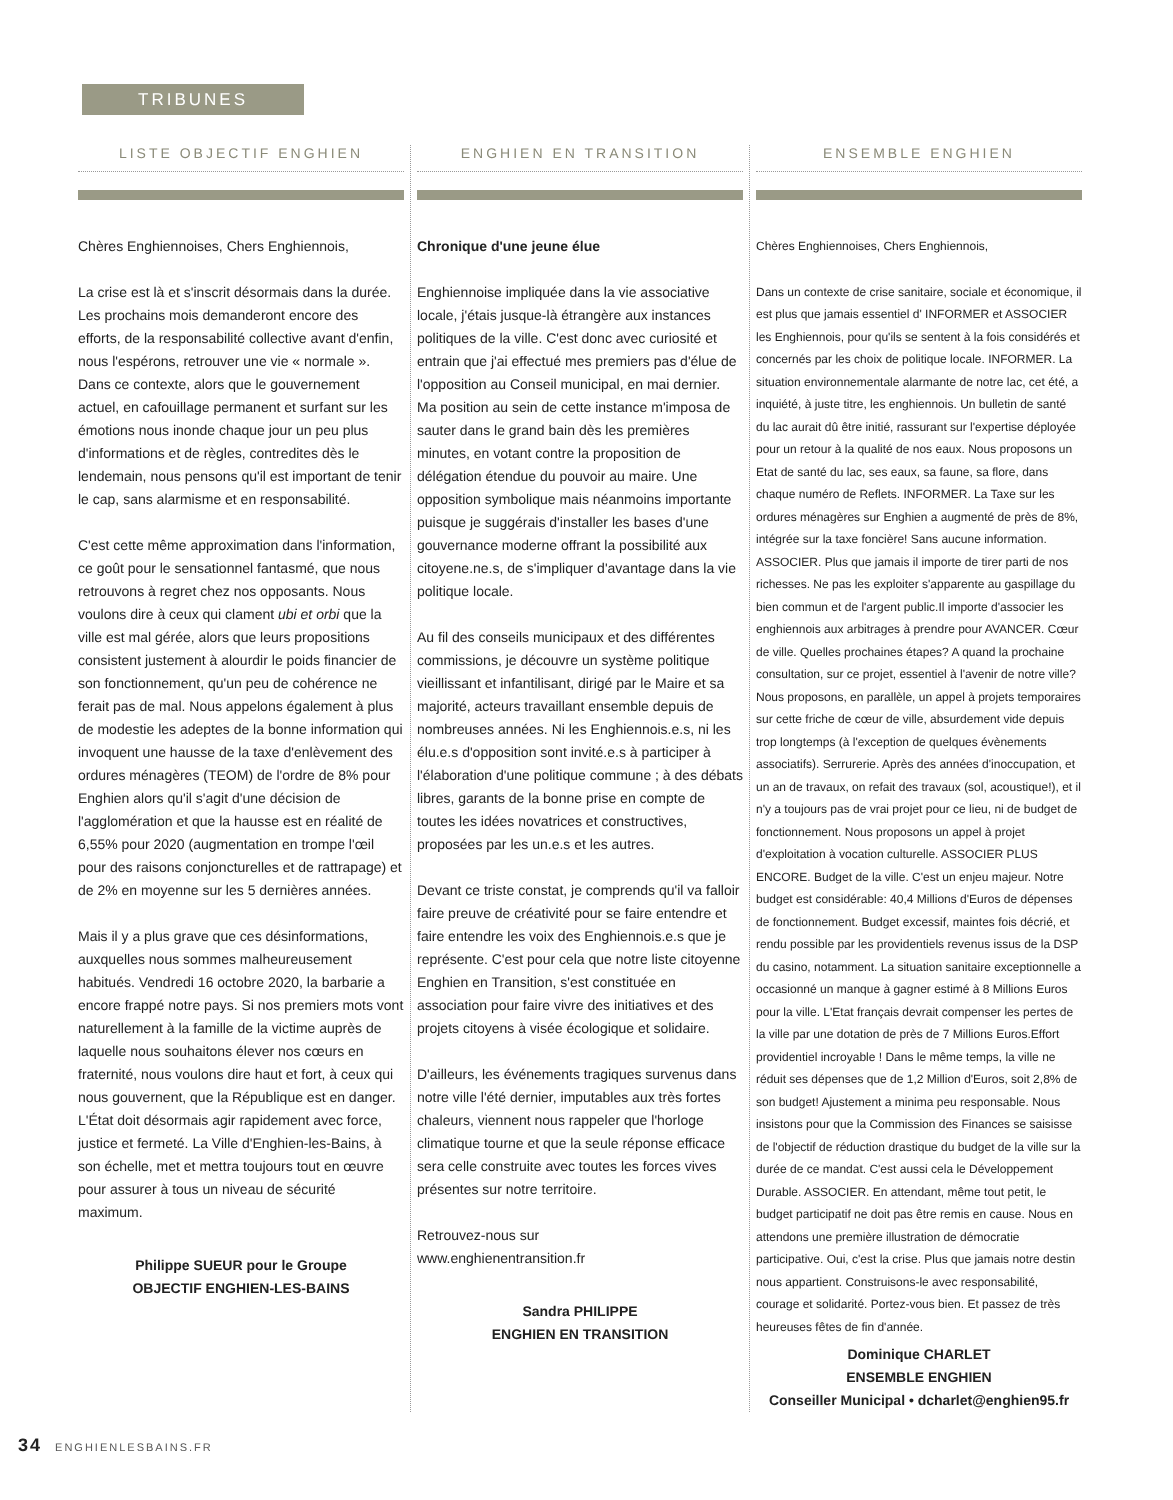TRIBUNES
LISTE OBJECTIF ENGHIEN
Chères Enghiennoises, Chers Enghiennois,
La crise est là et s'inscrit désormais dans la durée. Les prochains mois demanderont encore des efforts, de la responsabilité collective avant d'enfin, nous l'espérons, retrouver une vie « normale ». Dans ce contexte, alors que le gouvernement actuel, en cafouillage permanent et surfant sur les émotions nous inonde chaque jour un peu plus d'informations et de règles, contredites dès le lendemain, nous pensons qu'il est important de tenir le cap, sans alarmisme et en responsabilité.
C'est cette même approximation dans l'information, ce goût pour le sensationnel fantasmé, que nous retrouvons à regret chez nos opposants. Nous voulons dire à ceux qui clament ubi et orbi que la ville est mal gérée, alors que leurs propositions consistent justement à alourdir le poids financier de son fonctionnement, qu'un peu de cohérence ne ferait pas de mal. Nous appelons également à plus de modestie les adeptes de la bonne information qui invoquent une hausse de la taxe d'enlèvement des ordures ménagères (TEOM) de l'ordre de 8% pour Enghien alors qu'il s'agit d'une décision de l'agglomération et que la hausse est en réalité de 6,55% pour 2020 (augmentation en trompe l'œil pour des raisons conjoncturelles et de rattrapage) et de 2% en moyenne sur les 5 dernières années.
Mais il y a plus grave que ces désinformations, auxquelles nous sommes malheureusement habitués. Vendredi 16 octobre 2020, la barbarie a encore frappé notre pays. Si nos premiers mots vont naturellement à la famille de la victime auprès de laquelle nous souhaitons élever nos cœurs en fraternité, nous voulons dire haut et fort, à ceux qui nous gouvernent, que la République est en danger. L'État doit désormais agir rapidement avec force, justice et fermeté. La Ville d'Enghien-les-Bains, à son échelle, met et mettra toujours tout en œuvre pour assurer à tous un niveau de sécurité maximum.
Philippe SUEUR pour le Groupe
OBJECTIF ENGHIEN-LES-BAINS
ENGHIEN EN TRANSITION
Chronique d'une jeune élue
Enghiennoise impliquée dans la vie associative locale, j'étais jusque-là étrangère aux instances politiques de la ville. C'est donc avec curiosité et entrain que j'ai effectué mes premiers pas d'élue de l'opposition au Conseil municipal, en mai dernier. Ma position au sein de cette instance m'imposa de sauter dans le grand bain dès les premières minutes, en votant contre la proposition de délégation étendue du pouvoir au maire. Une opposition symbolique mais néanmoins importante puisque je suggérais d'installer les bases d'une gouvernance moderne offrant la possibilité aux citoyene.ne.s, de s'impliquer d'avantage dans la vie politique locale.
Au fil des conseils municipaux et des différentes commissions, je découvre un système politique vieillissant et infantilisant, dirigé par le Maire et sa majorité, acteurs travaillant ensemble depuis de nombreuses années. Ni les Enghiennois.e.s, ni les élu.e.s d'opposition sont invité.e.s à participer à l'élaboration d'une politique commune ; à des débats libres, garants de la bonne prise en compte de toutes les idées novatrices et constructives, proposées par les un.e.s et les autres.
Devant ce triste constat, je comprends qu'il va falloir faire preuve de créativité pour se faire entendre et faire entendre les voix des Enghiennois.e.s que je représente. C'est pour cela que notre liste citoyenne Enghien en Transition, s'est constituée en association pour faire vivre des initiatives et des projets citoyens à visée écologique et solidaire.
D'ailleurs, les événements tragiques survenus dans notre ville l'été dernier, imputables aux très fortes chaleurs, viennent nous rappeler que l'horloge climatique tourne et que la seule réponse efficace sera celle construite avec toutes les forces vives présentes sur notre territoire.
Retrouvez-nous sur
www.enghienentransition.fr
Sandra PHILIPPE
ENGHIEN EN TRANSITION
ENSEMBLE ENGHIEN
Chères Enghiennoises, Chers Enghiennois,
Dans un contexte de crise sanitaire, sociale et économique, il est plus que jamais essentiel d' INFORMER et ASSOCIER les Enghiennois, pour qu'ils se sentent à la fois considérés et concernés par les choix de politique locale. INFORMER. La situation environnementale alarmante de notre lac, cet été, a inquiété, à juste titre, les enghiennois. Un bulletin de santé du lac aurait dû être initié, rassurant sur l'expertise déployée pour un retour à la qualité de nos eaux. Nous proposons un Etat de santé du lac, ses eaux, sa faune, sa flore, dans chaque numéro de Reflets. INFORMER. La Taxe sur les ordures ménagères sur Enghien a augmenté de près de 8%, intégrée sur la taxe foncière! Sans aucune information. ASSOCIER. Plus que jamais il importe de tirer parti de nos richesses. Ne pas les exploiter s'apparente au gaspillage du bien commun et de l'argent public.Il importe d'associer les enghiennois aux arbitrages à prendre pour AVANCER. Cœur de ville. Quelles prochaines étapes? A quand la prochaine consultation, sur ce projet, essentiel à l'avenir de notre ville? Nous proposons, en parallèle, un appel à projets temporaires sur cette friche de cœur de ville, absurdement vide depuis trop longtemps (à l'exception de quelques évènements associatifs). Serrurerie. Après des années d'inoccupation, et un an de travaux, on refait des travaux (sol, acoustique!), et il n'y a toujours pas de vrai projet pour ce lieu, ni de budget de fonctionnement. Nous proposons un appel à projet d'exploitation à vocation culturelle. ASSOCIER PLUS ENCORE. Budget de la ville. C'est un enjeu majeur. Notre budget est considérable: 40,4 Millions d'Euros de dépenses de fonctionnement. Budget excessif, maintes fois décrié, et rendu possible par les providentiels revenus issus de la DSP du casino, notamment. La situation sanitaire exceptionnelle a occasionné un manque à gagner estimé à 8 Millions Euros pour la ville. L'Etat français devrait compenser les pertes de la ville par une dotation de près de 7 Millions Euros.Effort providentiel incroyable ! Dans le même temps, la ville ne réduit ses dépenses que de 1,2 Million d'Euros, soit 2,8% de son budget! Ajustement a minima peu responsable. Nous insistons pour que la Commission des Finances se saisisse de l'objectif de réduction drastique du budget de la ville sur la durée de ce mandat. C'est aussi cela le Développement Durable. ASSOCIER. En attendant, même tout petit, le budget participatif ne doit pas être remis en cause. Nous en attendons une première illustration de démocratie participative. Oui, c'est la crise. Plus que jamais notre destin nous appartient. Construisons-le avec responsabilité, courage et solidarité. Portez-vous bien. Et passez de très heureuses fêtes de fin d'année.
Dominique CHARLET
ENSEMBLE ENGHIEN
Conseiller Municipal • dcharlet@enghien95.fr
34 ENGHIENLESBAINS.FR